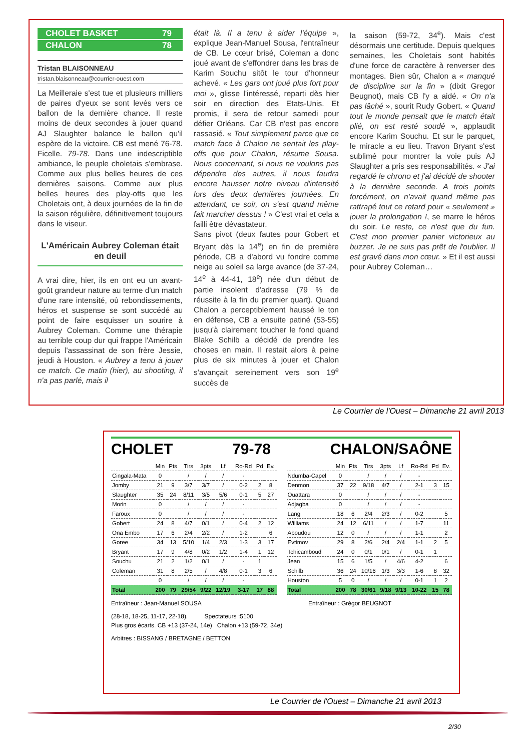CHOLET BASKET 79
CHALON 78
Tristan BLAISONNEAU
tristan.blaisonneau@courrier-ouest.com
La Meilleraie s'est tue et plusieurs milliers de paires d'yeux se sont levés vers ce ballon de la dernière chance. Il reste moins de deux secondes à jouer quand AJ Slaughter balance le ballon qu'il espère de la victoire. CB est mené 76-78. Ficelle. 79-78. Dans une indescriptible ambiance, le peuple choletais s'embrase. Comme aux plus belles heures de ces dernières saisons. Comme aux plus belles heures des play-offs que les Choletais ont, à deux journées de la fin de la saison régulière, définitivement toujours dans le viseur.
L'Américain Aubrey Coleman était en deuil
A vrai dire, hier, ils en ont eu un avant-goût grandeur nature au terme d'un match d'une rare intensité, où rebondissements, héros et suspense se sont succédé au point de faire esquisser un sourire à Aubrey Coleman. Comme une thérapie au terrible coup dur qui frappe l'Américain depuis l'assassinat de son frère Jessie, jeudi à Houston. « Aubrey a tenu à jouer ce match. Ce matin (hier), au shooting, il n'a pas parlé, mais il
était là. Il a tenu à aider l'équipe », explique Jean-Manuel Sousa, l'entraîneur de CB. Le cœur brisé, Coleman a donc joué avant de s'effondrer dans les bras de Karim Souchu sitôt le tour d'honneur achevé. « Les gars ont joué plus fort pour moi », glisse l'intéressé, reparti dès hier soir en direction des Etats-Unis. Et promis, il sera de retour samedi pour défier Orléans. Car CB n'est pas encore rassasié. « Tout simplement parce que ce match face à Chalon ne sentait les play-offs que pour Chalon, résume Sousa. Nous concernant, si nous ne voulons pas dépendre des autres, il nous faudra encore hausser notre niveau d'intensité lors des deux dernières journées. En attendant, ce soir, on s'est quand même fait marcher dessus ! » C'est vrai et cela a failli être dévastateur.
Sans pivot (deux fautes pour Gobert et Bryant dès la 14<sup>e</sup>) en fin de première période, CB a d'abord vu fondre comme neige au soleil sa large avance (de 37-24, 14<sup>e</sup> à 44-41, 18<sup>e</sup>) née d'un début de partie insolent d'adresse (79 % de réussite à la fin du premier quart). Quand Chalon a perceptiblement haussé le ton en défense, CB a ensuite patiné (53-55) jusqu'à clairement toucher le fond quand Blake Schilb a décidé de prendre les choses en main. Il restait alors à peine plus de six minutes à jouer et Chalon s'avançait sereinement vers son 19<sup>e</sup> succès de
la saison (59-72, 34<sup>e</sup>). Mais c'est désormais une certitude. Depuis quelques semaines, les Choletais sont habités d'une force de caractère à renverser des montages. Bien sûr, Chalon a « manqué de discipline sur la fin » (dixit Gregor Beugnot), mais CB l'y a aidé. « On n'a pas lâché », sourit Rudy Gobert. « Quand tout le monde pensait que le match était plié, on est resté soudé », applaudit encore Karim Souchu. Et sur le parquet, le miracle a eu lieu. Travon Bryant s'est sublimé pour montrer la voie puis AJ Slaughter a pris ses responsabilités. « J'ai regardé le chrono et j'ai décidé de shooter à la dernière seconde. A trois points forcément, on n'avait quand même pas rattrapé tout ce retard pour « seulement » jouer la prolongation !, se marre le héros du soir. Le reste, ce n'est que du fun. C'est mon premier panier victorieux au buzzer. Je ne suis pas prêt de l'oublier. Il est gravé dans mon cœur. » Et il est aussi pour Aubrey Coleman…
Le Courrier de l'Ouest – Dimanche 21 avril 2013
CHOLET 79-78 CHALON/SAÔNE
| | Min | Pts | Tirs | 3pts | Lf | Ro-Rd | Pd | Ev. |
| --- | --- | --- | --- | --- | --- | --- | --- | --- |
| Cingala-Mata | 0 | | / | / | / | - | | |
| Jomby | 21 | 9 | 3/7 | 3/7 | / | 0-2 | 2 | 8 |
| Slaughter | 35 | 24 | 8/11 | 3/5 | 5/6 | 0-1 | 5 | 27 |
| Morin | 0 | | / | / | / | - | | |
| Faroux | 0 | | / | / | / | - | | |
| Gobert | 24 | 8 | 4/7 | 0/1 | / | 0-4 | 2 | 12 |
| Ona Embo | 17 | 6 | 2/4 | 2/2 | / | 1-2 | | 6 |
| Goree | 34 | 13 | 5/10 | 1/4 | 2/3 | 1-3 | 3 | 17 |
| Bryant | 17 | 9 | 4/8 | 0/2 | 1/2 | 1-4 | 1 | 12 |
| Souchu | 21 | 2 | 1/2 | 0/1 | / | - | 1 | |
| Coleman | 31 | 8 | 2/5 | / | 4/8 | 0-1 | 3 | 6 |
| | 0 | | / | / | / | - | | |
| Total | 200 | 79 | 29/54 | 9/22 | 12/19 | 3-17 | 17 | 88 |
| | Min | Pts | Tirs | 3pts | Lf | Ro-Rd | Pd | Ev. |
| --- | --- | --- | --- | --- | --- | --- | --- | --- |
| Ndumba-Capel | 0 | | / | / | / | - | | |
| Denmon | 37 | 22 | 9/18 | 4/7 | / | 2-1 | 3 | 15 |
| Ouattara | 0 | | / | / | / | - | | |
| Adjagba | 0 | | / | / | / | - | | |
| Lang | 18 | 6 | 2/4 | 2/3 | / | 0-2 | | 5 |
| Williams | 24 | 12 | 6/11 | / | / | 1-7 | | 11 |
| Aboudou | 12 | 0 | / | / | / | 1-1 | | 2 |
| Evtimov | 29 | 8 | 2/6 | 2/4 | 2/4 | 1-1 | 2 | 5 |
| Tchicamboud | 24 | 0 | 0/1 | 0/1 | / | 0-1 | 1 | |
| Jean | 15 | 6 | 1/5 | / | 4/6 | 4-2 | | 6 |
| Schilb | 36 | 24 | 10/16 | 1/3 | 3/3 | 1-6 | 8 | 32 |
| Houston | 5 | 0 | / | / | / | 0-1 | 1 | 2 |
| Total | 200 | 78 | 30/61 | 9/18 | 9/13 | 10-22 | 15 | 78 |
Entraîneur : Jean-Manuel SOUSA Entraîneur : Grégor BEUGNOT
(28-18, 18-25, 11-17, 22-18). Spectateurs :5100
Plus gros écarts. CB +13 (37-24, 14e) Chalon +13 (59-72, 34e)
Arbitres : BISSANG / BRETAGNE / BETTON
Le Courrier de l'Ouest – Dimanche 21 avril 2013
2/30